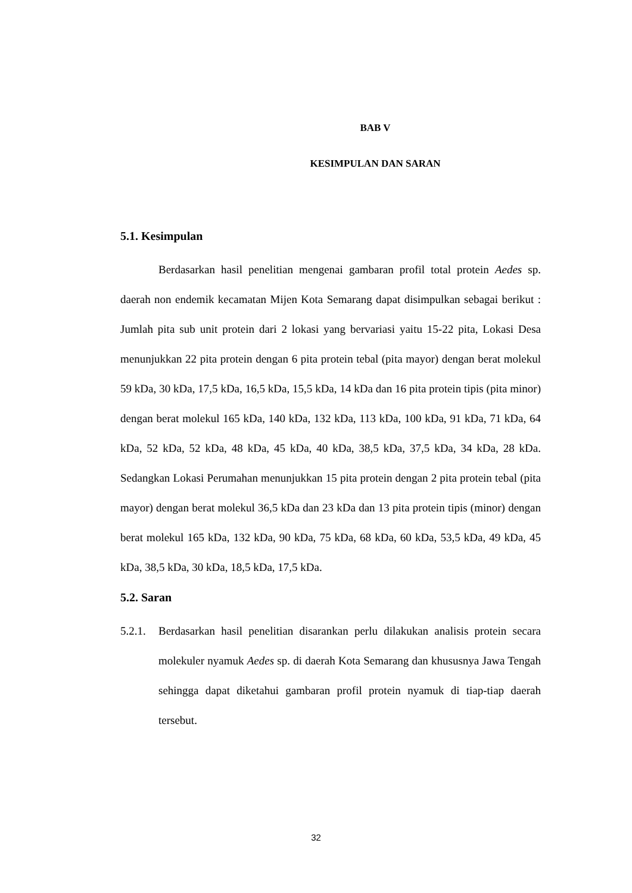BAB V
KESIMPULAN DAN SARAN
5.1. Kesimpulan
Berdasarkan hasil penelitian mengenai gambaran profil total protein Aedes sp. daerah non endemik kecamatan Mijen Kota Semarang dapat disimpulkan sebagai berikut : Jumlah pita sub unit protein dari 2 lokasi yang bervariasi yaitu 15-22 pita, Lokasi Desa menunjukkan 22 pita protein dengan 6 pita protein tebal (pita mayor) dengan berat molekul 59 kDa, 30 kDa, 17,5 kDa, 16,5 kDa, 15,5 kDa, 14 kDa dan 16 pita protein tipis (pita minor) dengan berat molekul 165 kDa, 140 kDa, 132 kDa, 113 kDa, 100 kDa, 91 kDa, 71 kDa, 64 kDa, 52 kDa, 52 kDa, 48 kDa, 45 kDa, 40 kDa, 38,5 kDa, 37,5 kDa, 34 kDa, 28 kDa. Sedangkan Lokasi Perumahan menunjukkan 15 pita protein dengan 2 pita protein tebal (pita mayor) dengan berat molekul 36,5 kDa dan 23 kDa dan 13 pita protein tipis (minor) dengan berat molekul 165 kDa, 132 kDa, 90 kDa, 75 kDa, 68 kDa, 60 kDa, 53,5 kDa, 49 kDa, 45 kDa, 38,5 kDa, 30 kDa, 18,5 kDa, 17,5 kDa.
5.2. Saran
5.2.1.
Berdasarkan hasil penelitian disarankan perlu dilakukan analisis protein secara molekuler nyamuk Aedes sp. di daerah Kota Semarang dan khususnya Jawa Tengah sehingga dapat diketahui gambaran profil protein nyamuk di tiap-tiap daerah tersebut.
32